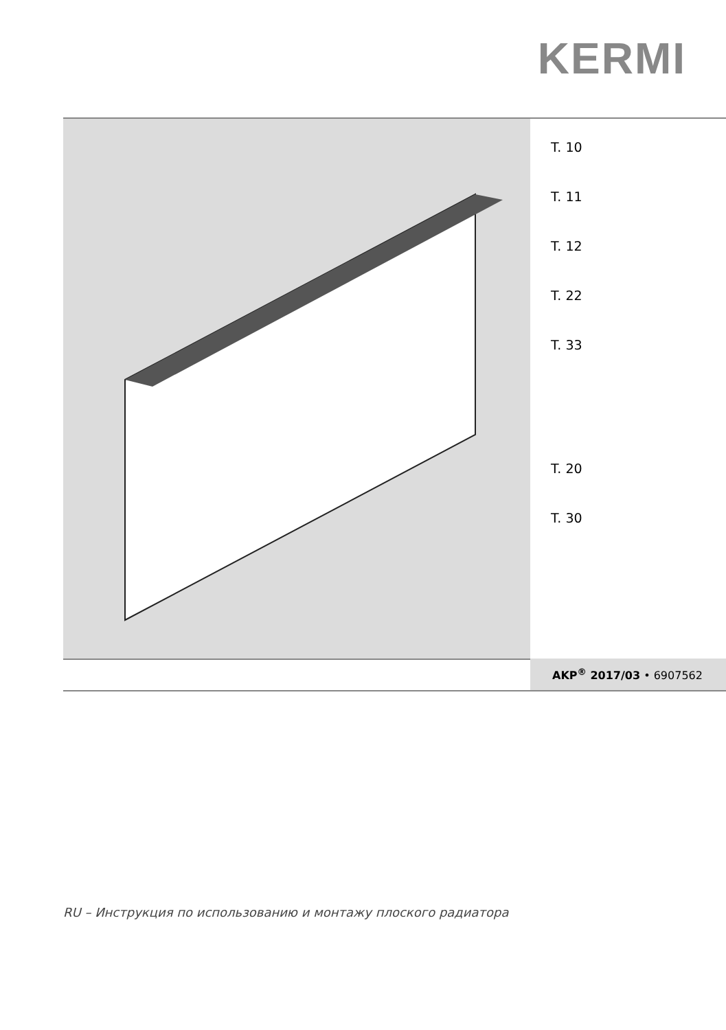KERMI
T. 10
T. 11
T. 12
T. 22
T. 33
T. 20
T. 30
AKP<sup>®</sup> 2017/03 • 6907562
RU – Инструкция по использованию и монтажу плоского радиатора